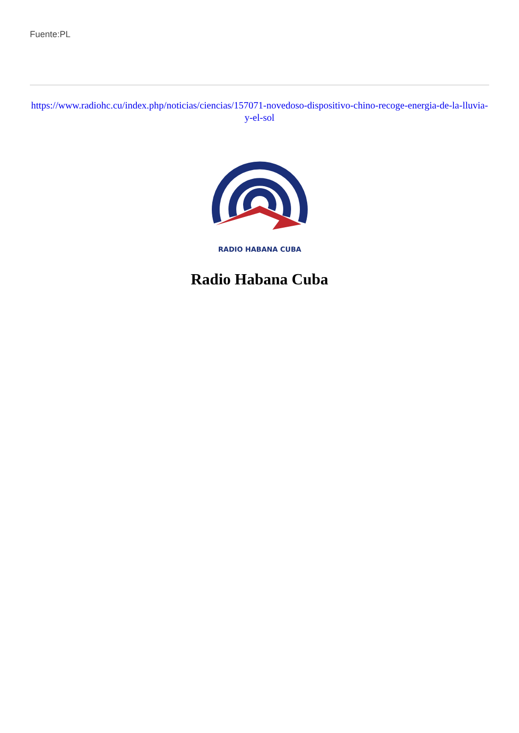Fuente:PL
https://www.radiohc.cu/index.php/noticias/ciencias/157071-novedoso-dispositivo-chino-recoge-energia-de-la-lluvia-y-el-sol
RADIO HABANA CUBA
Radio Habana Cuba